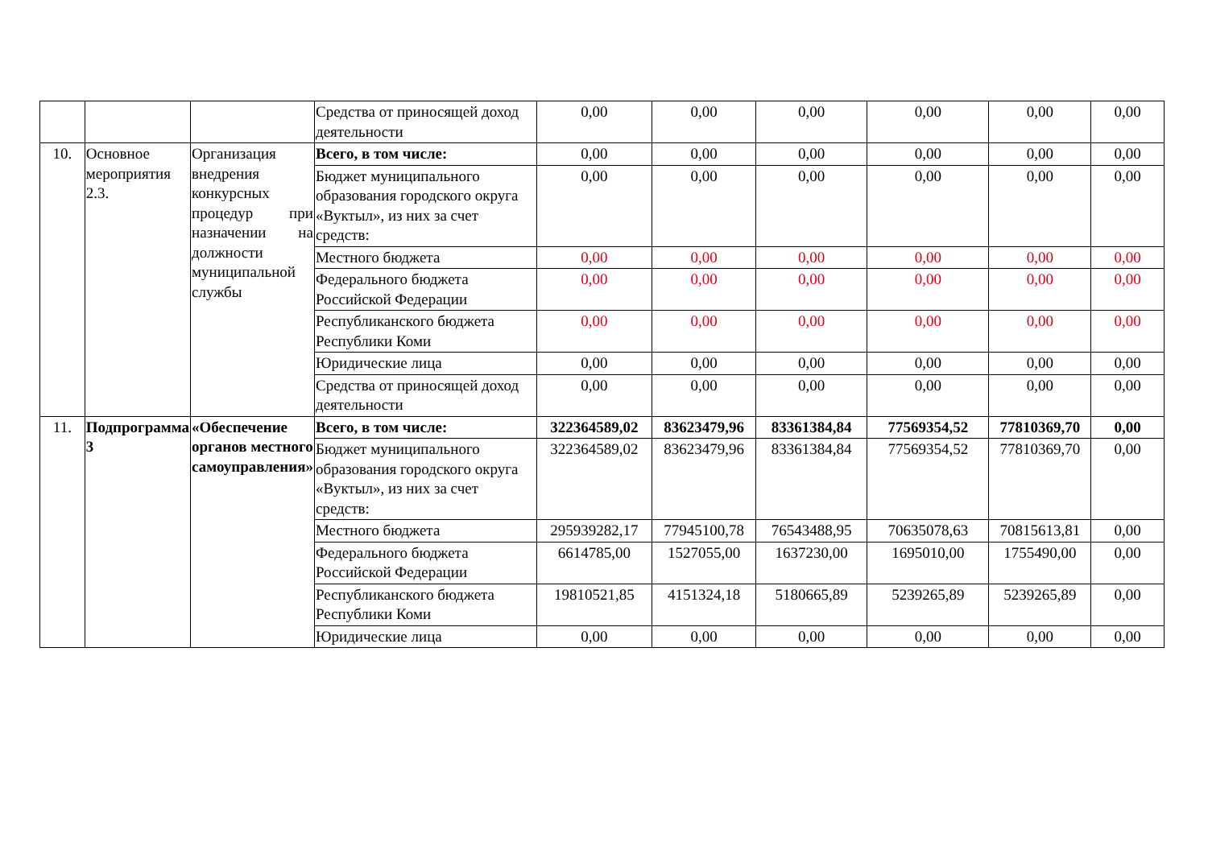| | | | Средства от приносящей доход деятельности | 0,00 | 0,00 | 0,00 | 0,00 | 0,00 | 0,00 |
| 10. | Основное мероприятия 2.3. | Организация внедрения конкурсных процедур при назначении на должности муниципальной службы | Всего, в том числе: | 0,00 | 0,00 | 0,00 | 0,00 | 0,00 | 0,00 |
| | | | Бюджет муниципального образования городского округа «Вуктыл», из них за счет средств: | 0,00 | 0,00 | 0,00 | 0,00 | 0,00 | 0,00 |
| | | | Местного бюджета | 0,00 | 0,00 | 0,00 | 0,00 | 0,00 | 0,00 |
| | | | Федерального бюджета Российской Федерации | 0,00 | 0,00 | 0,00 | 0,00 | 0,00 | 0,00 |
| | | | Республиканского бюджета Республики Коми | 0,00 | 0,00 | 0,00 | 0,00 | 0,00 | 0,00 |
| | | | Юридические лица | 0,00 | 0,00 | 0,00 | 0,00 | 0,00 | 0,00 |
| | | | Средства от приносящей доход деятельности | 0,00 | 0,00 | 0,00 | 0,00 | 0,00 | 0,00 |
| 11. | Подпрограмма 3 | «Обеспечение органов местного самоуправления» | Всего, в том числе: | 322364589,02 | 83623479,96 | 83361384,84 | 77569354,52 | 77810369,70 | 0,00 |
| | | | Бюджет муниципального образования городского округа «Вуктыл», из них за счет средств: | 322364589,02 | 83623479,96 | 83361384,84 | 77569354,52 | 77810369,70 | 0,00 |
| | | | Местного бюджета | 295939282,17 | 77945100,78 | 76543488,95 | 70635078,63 | 70815613,81 | 0,00 |
| | | | Федерального бюджета Российской Федерации | 6614785,00 | 1527055,00 | 1637230,00 | 1695010,00 | 1755490,00 | 0,00 |
| | | | Республиканского бюджета Республики Коми | 19810521,85 | 4151324,18 | 5180665,89 | 5239265,89 | 5239265,89 | 0,00 |
| | | | Юридические лица | 0,00 | 0,00 | 0,00 | 0,00 | 0,00 | 0,00 |